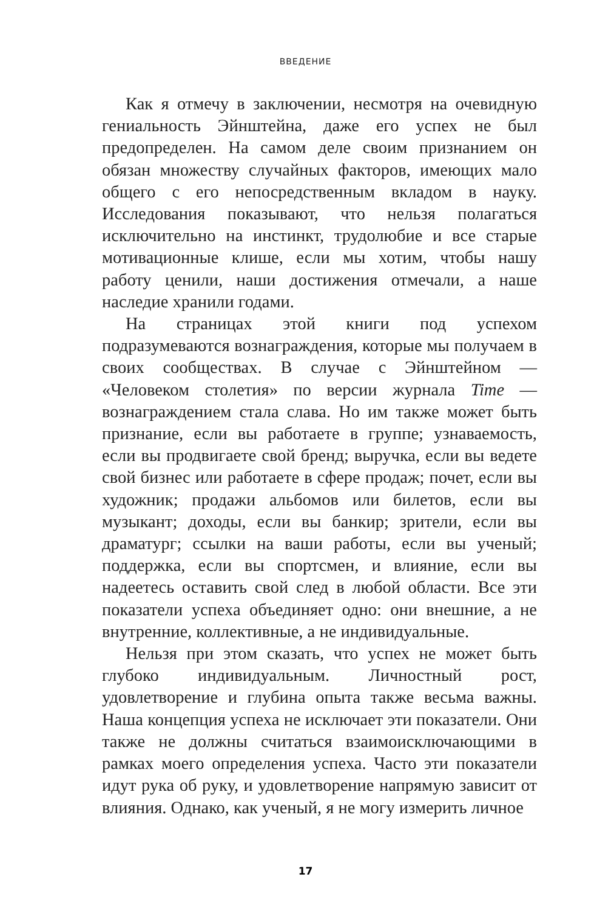ВВЕДЕНИЕ
Как я отмечу в заключении, несмотря на очевидную гениальность Эйнштейна, даже его успех не был предопределен. На самом деле своим признанием он обязан множеству случайных факторов, имеющих мало общего с его непосредственным вкладом в науку. Исследования показывают, что нельзя полагаться исключительно на инстинкт, трудолюбие и все старые мотивационные клише, если мы хотим, чтобы нашу работу ценили, наши достижения отмечали, а наше наследие хранили годами.
На страницах этой книги под успехом подразумеваются вознаграждения, которые мы получаем в своих сообществах. В случае с Эйнштейном — «Человеком столетия» по версии журнала Time — вознаграждением стала слава. Но им также может быть признание, если вы работаете в группе; узнаваемость, если вы продвигаете свой бренд; выручка, если вы ведете свой бизнес или работаете в сфере продаж; почет, если вы художник; продажи альбомов или билетов, если вы музыкант; доходы, если вы банкир; зрители, если вы драматург; ссылки на ваши работы, если вы ученый; поддержка, если вы спортсмен, и влияние, если вы надеетесь оставить свой след в любой области. Все эти показатели успеха объединяет одно: они внешние, а не внутренние, коллективные, а не индивидуальные.
Нельзя при этом сказать, что успех не может быть глубоко индивидуальным. Личностный рост, удовлетворение и глубина опыта также весьма важны. Наша концепция успеха не исключает эти показатели. Они также не должны считаться взаимоисключающими в рамках моего определения успеха. Часто эти показатели идут рука об руку, и удовлетворение напрямую зависит от влияния. Однако, как ученый, я не могу измерить личное
17